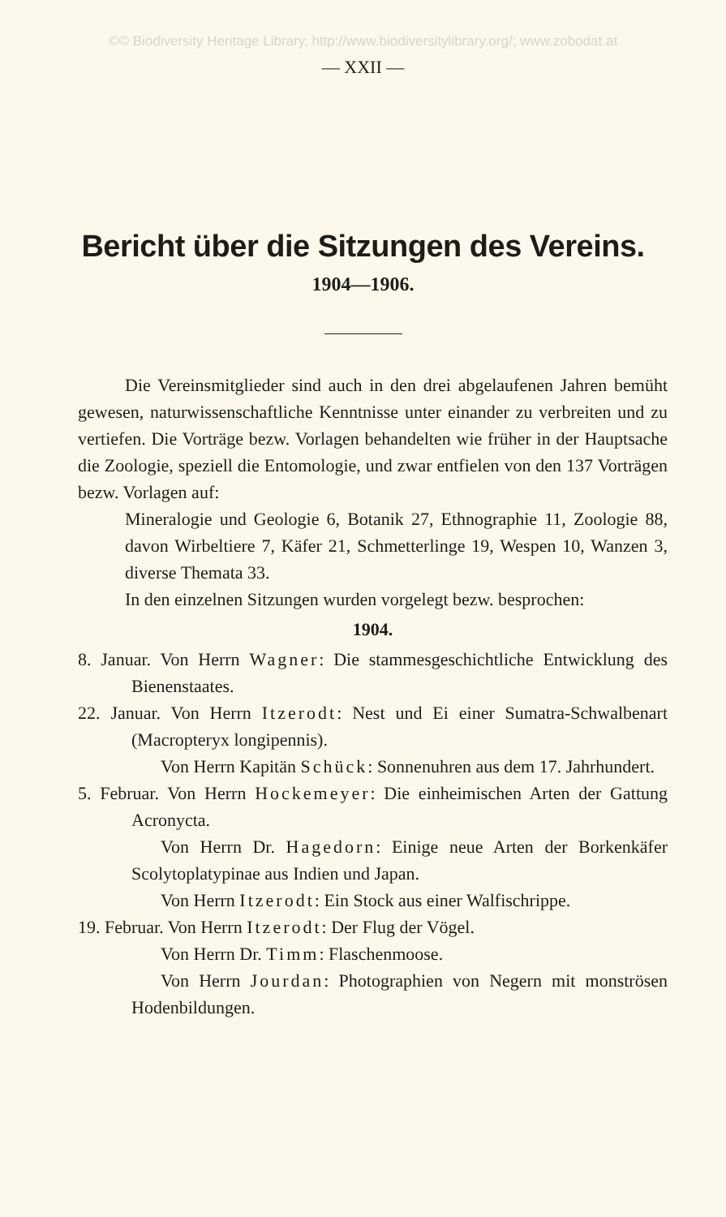©© Biodiversity Heritage Library, http://www.biodiversitylibrary.org/; www.zobodat.at
— XXII —
Bericht über die Sitzungen des Vereins.
1904—1906.
Die Vereinsmitglieder sind auch in den drei abgelaufenen Jahren bemüht gewesen, naturwissenschaftliche Kenntnisse unter einander zu verbreiten und zu vertiefen. Die Vorträge bezw. Vorlagen behandelten wie früher in der Hauptsache die Zoologie, speziell die Entomologie, und zwar entfielen von den 137 Vorträgen bezw. Vorlagen auf:
Mineralogie und Geologie 6, Botanik 27, Ethnographie 11, Zoologie 88, davon Wirbeltiere 7, Käfer 21, Schmetterlinge 19, Wespen 10, Wanzen 3, diverse Themata 33.
In den einzelnen Sitzungen wurden vorgelegt bezw. besprochen:
1904.
8. Januar. Von Herrn Wagner: Die stammesgeschichtliche Entwicklung des Bienenstaates.
22. Januar. Von Herrn Itzerodt: Nest und Ei einer Sumatra-Schwalbenart (Macropteryx longipennis).
Von Herrn Kapitän Schück: Sonnenuhren aus dem 17. Jahrhundert.
5. Februar. Von Herrn Hockemeyer: Die einheimischen Arten der Gattung Acronycta.
Von Herrn Dr. Hagedorn: Einige neue Arten der Borkenkäfer Scolytoplatypinae aus Indien und Japan.
Von Herrn Itzerodt: Ein Stock aus einer Walfischrippe.
19. Februar. Von Herrn Itzerodt: Der Flug der Vögel.
Von Herrn Dr. Timm: Flaschenmoose.
Von Herrn Jourdan: Photographien von Negern mit monströsen Hodenbildungen.